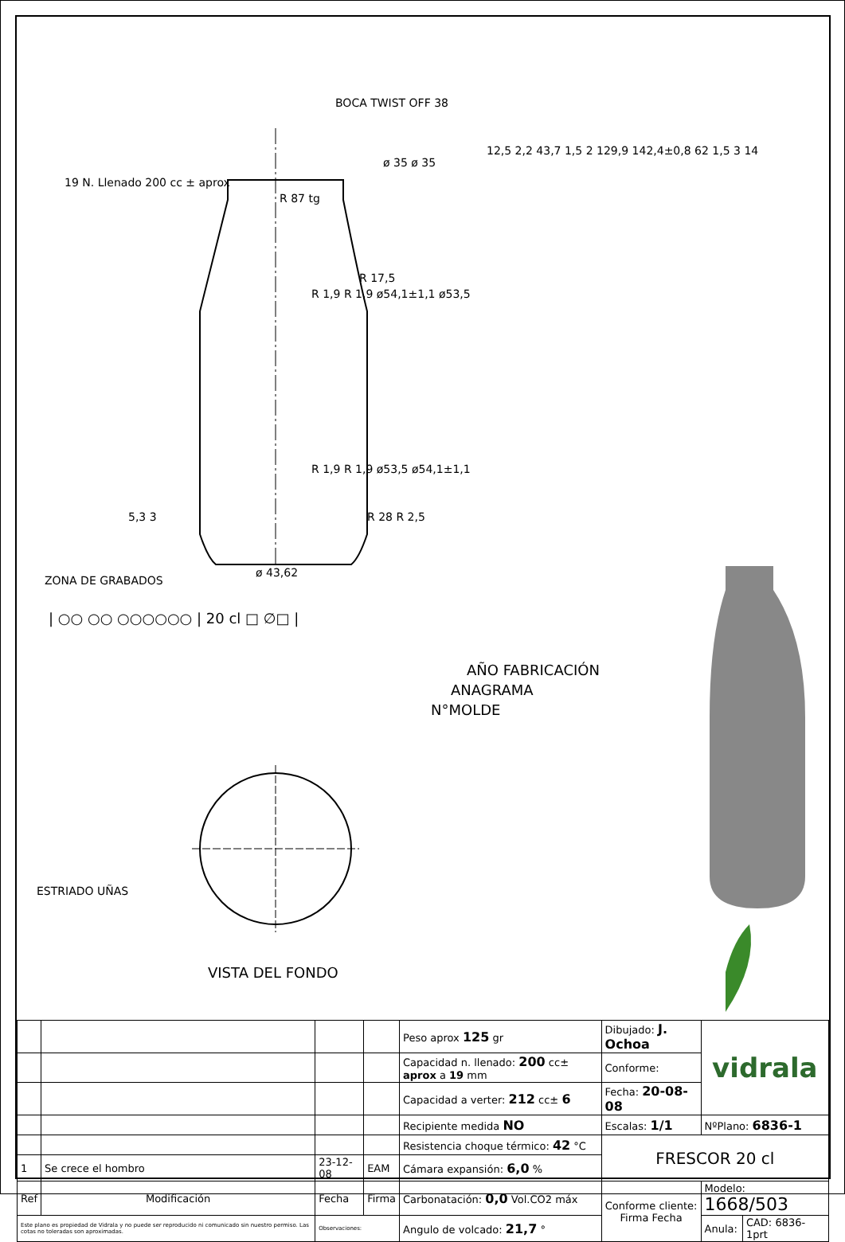BOCA TWIST OFF 38
19 N. Llenado 200 cc ± aprox
ø 35 ø 35
R 87 tg
R 17,5
R 1,9 R 1,9 ø54,1±1,1 ø53,5
12,5 2,2 43,7 1,5 2 129,9 142,4±0,8 62 1,5 3 14
R 1,9 R 1,9 ø53,5 ø54,1±1,1
R 28 R 2,5
5,3 3
ø 43,62
ZONA DE GRABADOS
| ○○ ○○ ○○○○○○ | 20 cl □ ∅□ |
AÑO FABRICACIÓN
ANAGRAMA
N°MOLDE
ESTRIADO UÑAS
VISTA DEL FONDO
| | | | | Peso aprox 125 gr | Dibujado: J. Ochoa | vidrala | |
| | | | | Capacidad n. llenado: 200 cc± aprox a 19 mm | Conforme: | | |
| | | | | Capacidad a verter: 212 cc± 6 | Fecha: 20-08-08 | | |
| | | | | Recipiente medida NO | Escalas: 1/1 | NºPlano: 6836-1 | |
| | | | | Resistencia choque térmico: 42 °C | FRESCOR 20 cl | | |
| 1 | Se crece el hombro | 23-12-08 | EAM | Cámara expansión: 6,0 % | | | |
| Ref | Modificación | Fecha | Firma | Carbonatación: 0,0 Vol.CO2 máx | Conforme cliente: Firma Fecha | Modelo: 1668/503 | |
| Este plano es propiedad de Vidrala y no puede ser reproducido ni comunicado sin nuestro permiso. Las cotas no toleradas son aproximadas. | | Observaciones: | | Angulo de volcado: 21,7 ° | | Anula: | CAD: 6836-1prt |